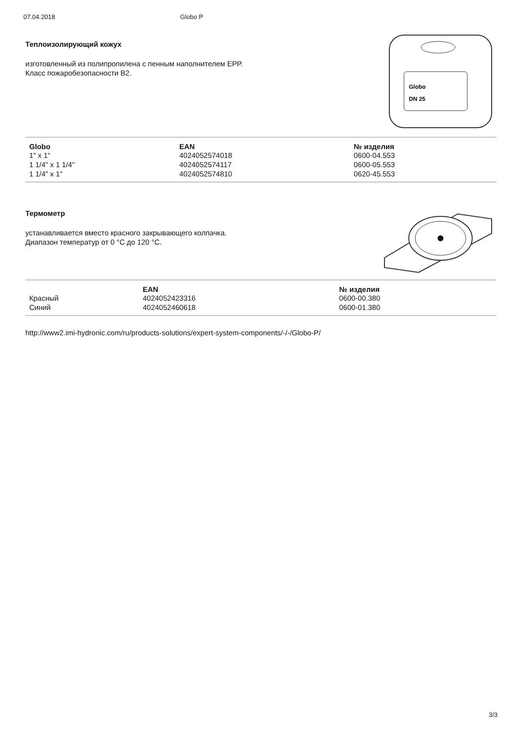07.04.2018 Globo P
Теплоизолирующий кожух
изготовленный из полипропилена с пенным наполнителем EPP.
Класс пожаробезопасности B2.
Globo
DN 25
| Globo | EAN | № изделия |
| --- | --- | --- |
| 1" x 1" | 4024052574018 | 0600-04.553 |
| 1 1/4" x 1 1/4" | 4024052574117 | 0600-05.553 |
| 1 1/4" x 1" | 4024052574810 | 0620-45.553 |
Термометр
устанавливается вместо красного закрывающего колпачка.
Диапазон температур от 0 °C до 120 °C.
| | EAN | № изделия |
| --- | --- | --- |
| Красный | 4024052423316 | 0600-00.380 |
| Синий | 4024052460618 | 0600-01.380 |
http://www2.imi-hydronic.com/ru/products-solutions/expert-system-components/-/-/Globo-P/
3/3